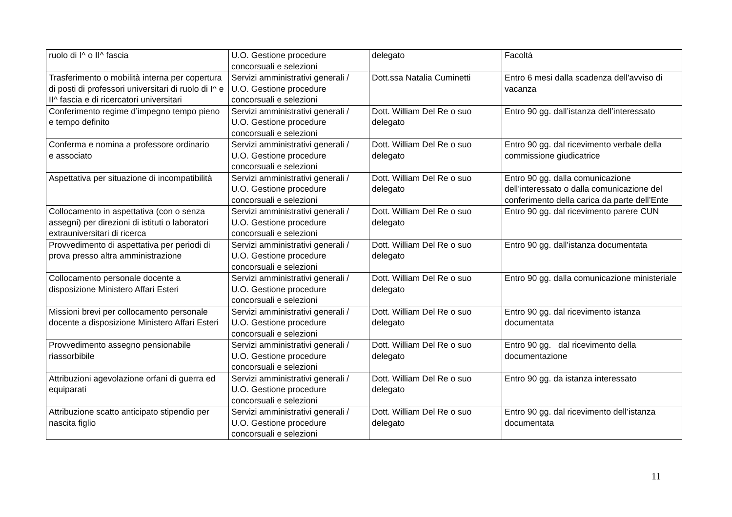| ruolo di I^ o II^ fascia | U.O. Gestione procedure concorsuali e selezioni | delegato | Facoltà |
| Trasferimento o mobilità interna per copertura di posti di professori universitari di ruolo di I^ e II^ fascia e di ricercatori universitari | Servizi amministrativi generali / U.O. Gestione procedure concorsuali e selezioni | Dott.ssa Natalia Cuminetti | Entro 6 mesi dalla scadenza dell'avviso di vacanza |
| Conferimento regime d’impegno tempo pieno e tempo definito | Servizi amministrativi generali / U.O. Gestione procedure concorsuali e selezioni | Dott. William Del Re o suo delegato | Entro 90 gg. dall’istanza dell’interessato |
| Conferma e nomina a professore ordinario e associato | Servizi amministrativi generali / U.O. Gestione procedure concorsuali e selezioni | Dott. William Del Re o suo delegato | Entro 90 gg. dal ricevimento verbale della commissione giudicatrice |
| Aspettativa per situazione di incompatibilità | Servizi amministrativi generali / U.O. Gestione procedure concorsuali e selezioni | Dott. William Del Re o suo delegato | Entro 90 gg. dalla comunicazione dell’interessato o dalla comunicazione del conferimento della carica da parte dell’Ente |
| Collocamento in aspettativa (con o senza assegni) per direzioni di istituti o laboratori extrauniversitari di ricerca | Servizi amministrativi generali / U.O. Gestione procedure concorsuali e selezioni | Dott. William Del Re o suo delegato | Entro 90 gg. dal ricevimento parere CUN |
| Provvedimento di aspettativa per periodi di prova presso altra amministrazione | Servizi amministrativi generali / U.O. Gestione procedure concorsuali e selezioni | Dott. William Del Re o suo delegato | Entro 90 gg. dall'istanza documentata |
| Collocamento personale docente a disposizione Ministero Affari Esteri | Servizi amministrativi generali / U.O. Gestione procedure concorsuali e selezioni | Dott. William Del Re o suo delegato | Entro 90 gg. dalla comunicazione ministeriale |
| Missioni brevi per collocamento personale docente a disposizione Ministero Affari Esteri | Servizi amministrativi generali / U.O. Gestione procedure concorsuali e selezioni | Dott. William Del Re o suo delegato | Entro 90 gg. dal ricevimento istanza documentata |
| Provvedimento assegno pensionabile riassorbibile | Servizi amministrativi generali / U.O. Gestione procedure concorsuali e selezioni | Dott. William Del Re o suo delegato | Entro 90 gg. dal ricevimento della documentazione |
| Attribuzioni agevolazione orfani di guerra ed equiparati | Servizi amministrativi generali / U.O. Gestione procedure concorsuali e selezioni | Dott. William Del Re o suo delegato | Entro 90 gg. da istanza interessato |
| Attribuzione scatto anticipato stipendio per nascita figlio | Servizi amministrativi generali / U.O. Gestione procedure concorsuali e selezioni | Dott. William Del Re o suo delegato | Entro 90 gg. dal ricevimento dell’istanza documentata |
11